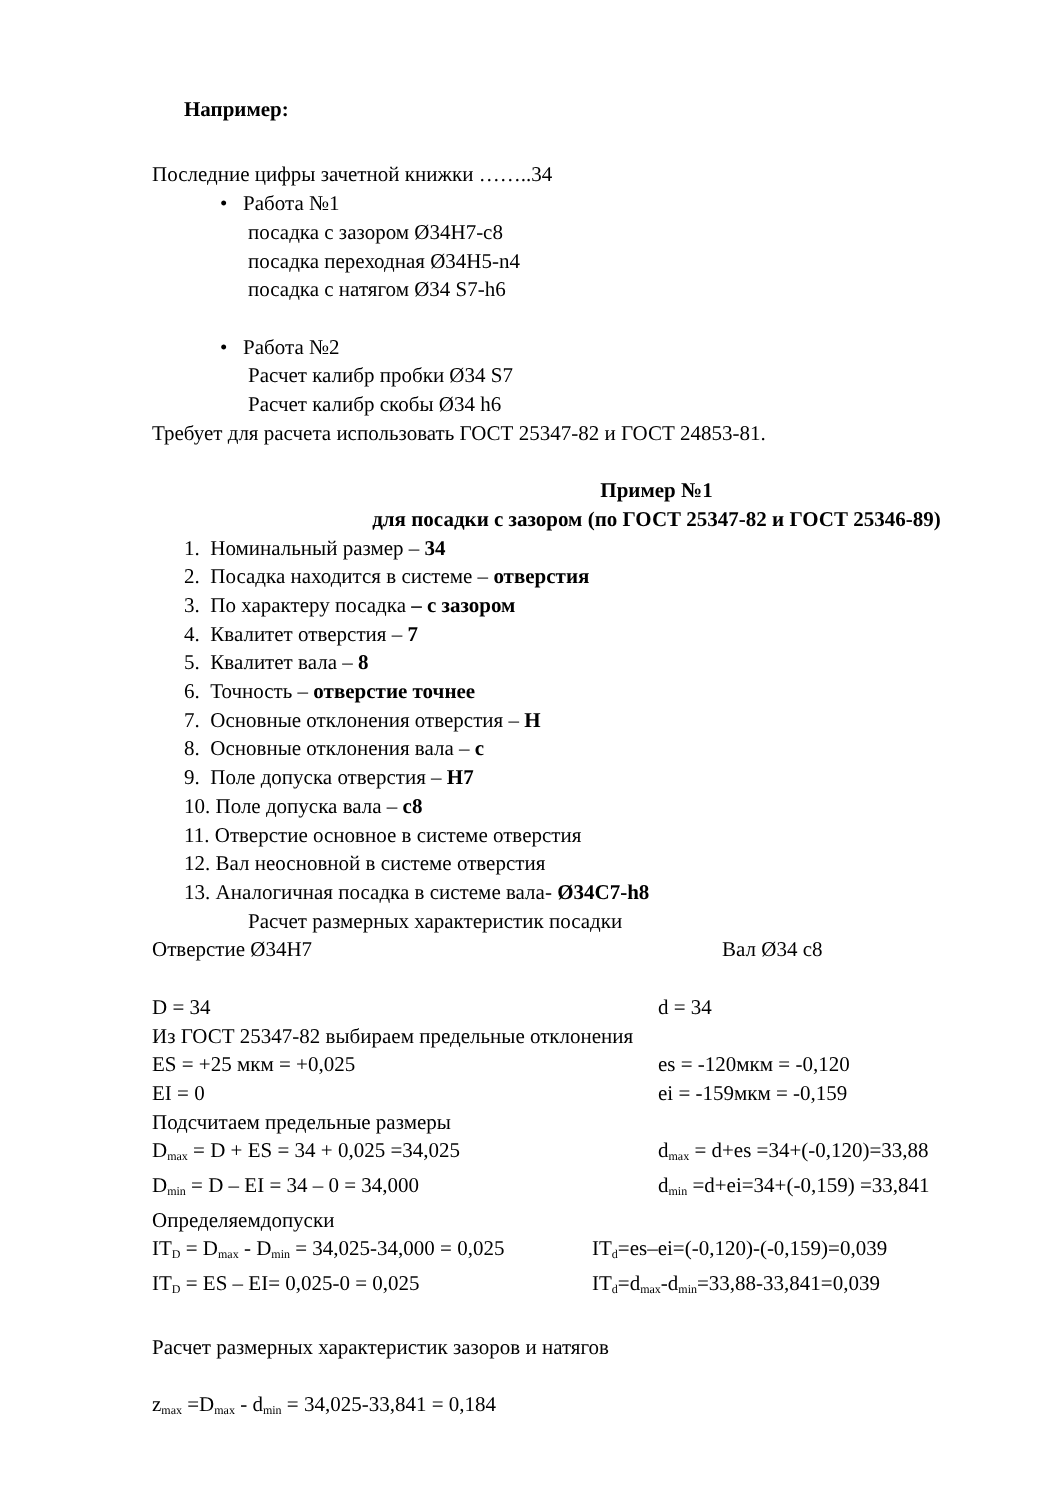Например:
Последние цифры зачетной книжки ……..34
• Работа №1
посадка с зазором Ø34H7-c8
посадка переходная Ø34H5-n4
посадка с натягом Ø34 S7-h6
• Работа №2
Расчет калибр пробки Ø34 S7
Расчет калибр скобы Ø34 h6
Требует для расчета использовать ГОСТ 25347-82 и ГОСТ 24853-81.
Пример №1
для посадки с зазором (по ГОСТ 25347-82 и ГОСТ 25346-89)
1. Номинальный размер – 34
2. Посадка находится в системе – отверстия
3. По характеру посадка – с зазором
4. Квалитет отверстия – 7
5. Квалитет вала – 8
6. Точность – отверстие точнее
7. Основные отклонения отверстия – H
8. Основные отклонения вала – c
9. Поле допуска отверстия – H7
10. Поле допуска вала – c8
11. Отверстие основное в системе отверстия
12. Вал неосновной в системе отверстия
13. Аналогичная посадка в системе вала- Ø34C7-h8
Расчет размерных характеристик посадки
Отверстие Ø34H7 Вал Ø34 c8
D = 34 d = 34
Из ГОСТ 25347-82 выбираем предельные отклонения
ES = +25 мкм = +0,025 es = -120мкм = -0,120
EI = 0 ei = -159мкм = -0,159
Подсчитаем предельные размеры
D<sub>max</sub> = D + ES = 34 + 0,025 =34,025 d<sub>max</sub> = d+es =34+(-0,120)=33,88
D<sub>min</sub> = D – EI = 34 – 0 = 34,000 d<sub>min</sub> =d+ei=34+(-0,159) =33,841
Определяемдопуски
IT<sub>D</sub> = D<sub>max</sub> - D<sub>min</sub> = 34,025-34,000 = 0,025 IT<sub>d</sub>=es–ei=(-0,120)-(-0,159)=0,039
IT<sub>D</sub> = ES – EI= 0,025-0 = 0,025 IT<sub>d</sub>=d<sub>max</sub>-d<sub>min</sub>=33,88-33,841=0,039
Расчет размерных характеристик зазоров и натягов
z<sub>max</sub> =D<sub>max</sub> - d<sub>min</sub> = 34,025-33,841 = 0,184